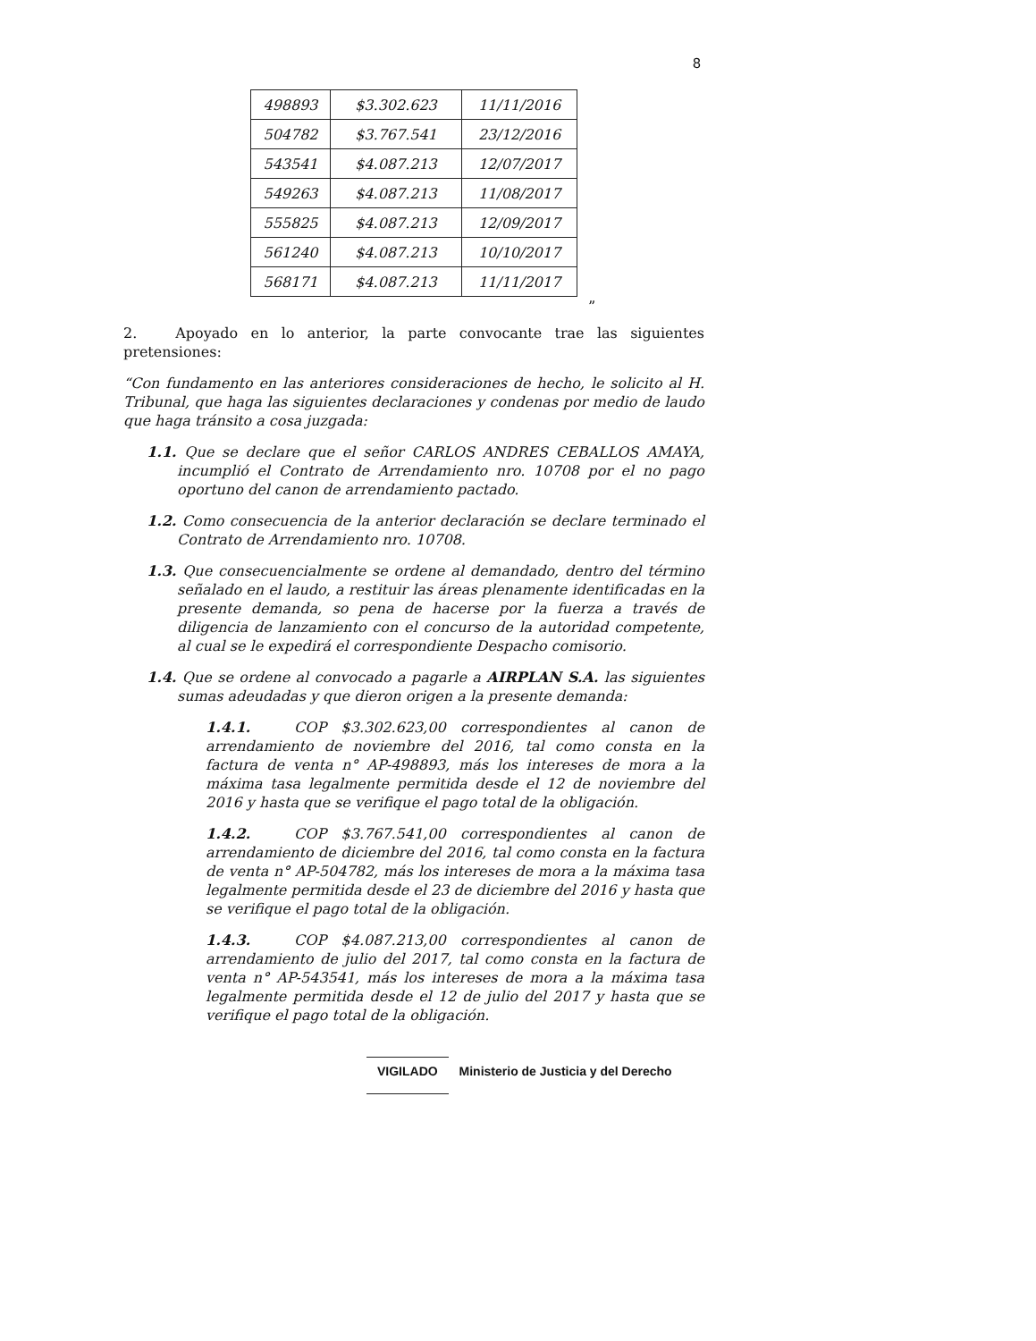8
| 498893 | $3.302.623 | 11/11/2016 |
| 504782 | $3.767.541 | 23/12/2016 |
| 543541 | $4.087.213 | 12/07/2017 |
| 549263 | $4.087.213 | 11/08/2017 |
| 555825 | $4.087.213 | 12/09/2017 |
| 561240 | $4.087.213 | 10/10/2017 |
| 568171 | $4.087.213 | 11/11/2017 |
”
2. Apoyado en lo anterior, la parte convocante trae las siguientes pretensiones:
“Con fundamento en las anteriores consideraciones de hecho, le solicito al H. Tribunal, que haga las siguientes declaraciones y condenas por medio de laudo que haga tránsito a cosa juzgada:
1.1. Que se declare que el señor CARLOS ANDRES CEBALLOS AMAYA, incumplió el Contrato de Arrendamiento nro. 10708 por el no pago oportuno del canon de arrendamiento pactado.
1.2. Como consecuencia de la anterior declaración se declare terminado el Contrato de Arrendamiento nro. 10708.
1.3. Que consecuencialmente se ordene al demandado, dentro del término señalado en el laudo, a restituir las áreas plenamente identificadas en la presente demanda, so pena de hacerse por la fuerza a través de diligencia de lanzamiento con el concurso de la autoridad competente, al cual se le expedirá el correspondiente Despacho comisorio.
1.4. Que se ordene al convocado a pagarle a AIRPLAN S.A. las siguientes sumas adeudadas y que dieron origen a la presente demanda:
1.4.1. COP $3.302.623,00 correspondientes al canon de arrendamiento de noviembre del 2016, tal como consta en la factura de venta n° AP-498893, más los intereses de mora a la máxima tasa legalmente permitida desde el 12 de noviembre del 2016 y hasta que se verifique el pago total de la obligación.
1.4.2. COP $3.767.541,00 correspondientes al canon de arrendamiento de diciembre del 2016, tal como consta en la factura de venta n° AP-504782, más los intereses de mora a la máxima tasa legalmente permitida desde el 23 de diciembre del 2016 y hasta que se verifique el pago total de la obligación.
1.4.3. COP $4.087.213,00 correspondientes al canon de arrendamiento de julio del 2017, tal como consta en la factura de venta n° AP-543541, más los intereses de mora a la máxima tasa legalmente permitida desde el 12 de julio del 2017 y hasta que se verifique el pago total de la obligación.
VIGILADO Ministerio de Justicia y del Derecho